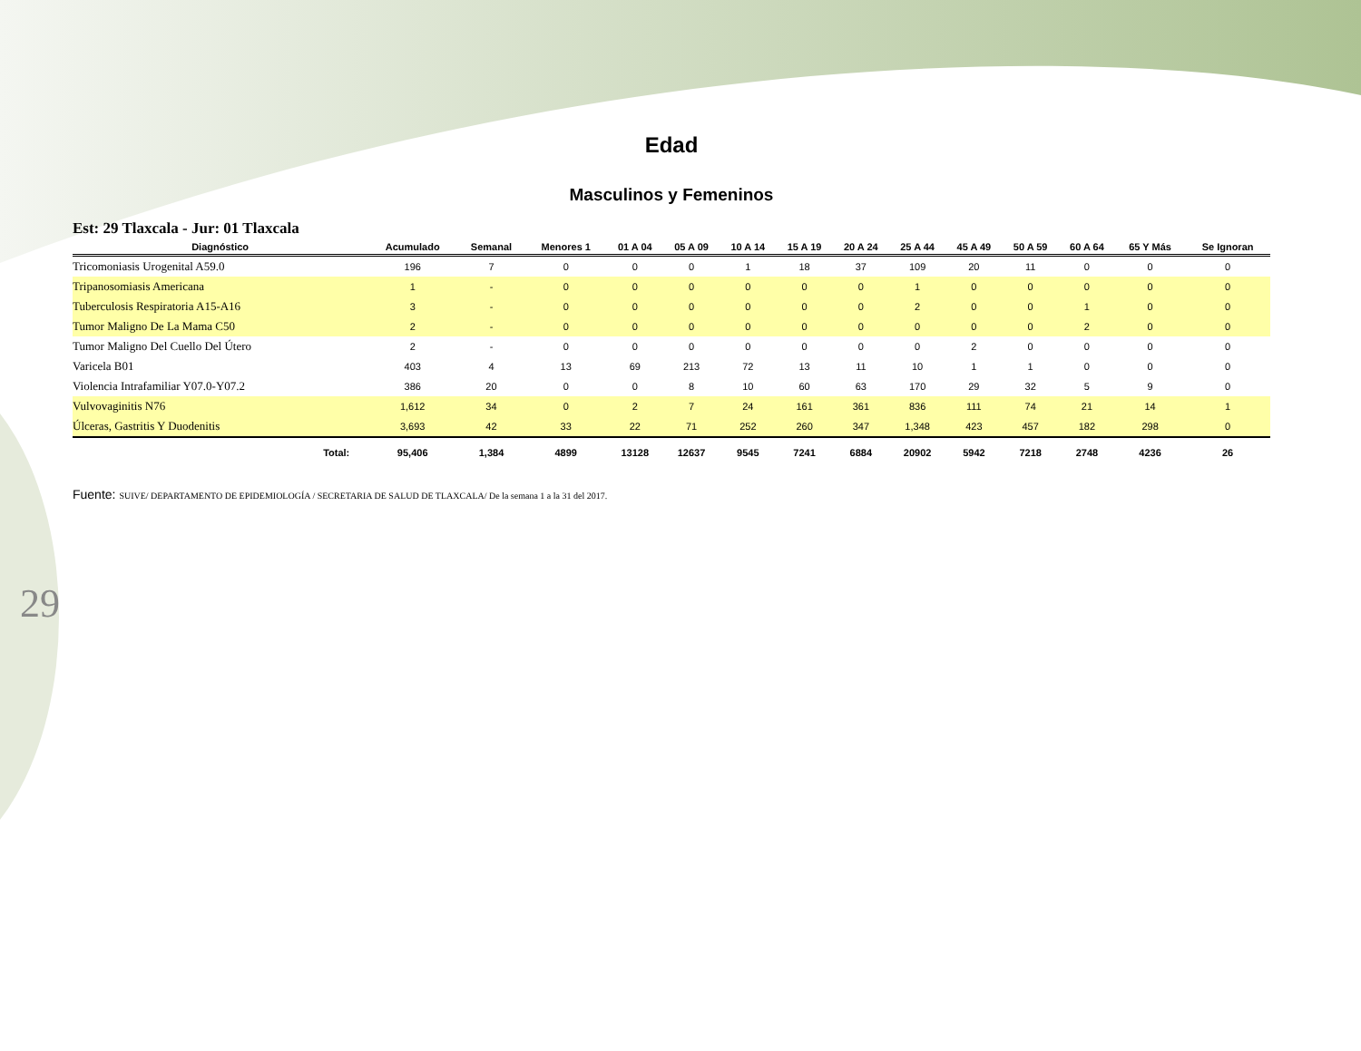29
Edad
Masculinos y Femeninos
Est: 29 Tlaxcala - Jur: 01 Tlaxcala
| Diagnóstico | Acumulado | Semanal | Menores 1 | 01 A 04 | 05 A 09 | 10 A 14 | 15 A 19 | 20 A 24 | 25 A 44 | 45 A 49 | 50 A 59 | 60 A 64 | 65 Y Más | Se Ignoran |
| --- | --- | --- | --- | --- | --- | --- | --- | --- | --- | --- | --- | --- | --- | --- |
| Tricomoniasis Urogenital A59.0 | 196 | 7 | 0 | 0 | 0 | 1 | 18 | 37 | 109 | 20 | 11 | 0 | 0 | 0 |
| Tripanosomiasis Americana | 1 | - | 0 | 0 | 0 | 0 | 0 | 0 | 1 | 0 | 0 | 0 | 0 | 0 |
| Tuberculosis Respiratoria A15-A16 | 3 | - | 0 | 0 | 0 | 0 | 0 | 0 | 2 | 0 | 0 | 1 | 0 | 0 |
| Tumor Maligno De La Mama C50 | 2 | - | 0 | 0 | 0 | 0 | 0 | 0 | 0 | 0 | 0 | 2 | 0 | 0 |
| Tumor Maligno Del Cuello Del Útero | 2 | - | 0 | 0 | 0 | 0 | 0 | 0 | 0 | 2 | 0 | 0 | 0 | 0 |
| Varicela B01 | 403 | 4 | 13 | 69 | 213 | 72 | 13 | 11 | 10 | 1 | 1 | 0 | 0 | 0 |
| Violencia Intrafamiliar Y07.0-Y07.2 | 386 | 20 | 0 | 0 | 8 | 10 | 60 | 63 | 170 | 29 | 32 | 5 | 9 | 0 |
| Vulvovaginitis N76 | 1,612 | 34 | 0 | 2 | 7 | 24 | 161 | 361 | 836 | 111 | 74 | 21 | 14 | 1 |
| Úlceras, Gastritis Y Duodenitis | 3,693 | 42 | 33 | 22 | 71 | 252 | 260 | 347 | 1,348 | 423 | 457 | 182 | 298 | 0 |
| Total: | 95,406 | 1,384 | 4899 | 13128 | 12637 | 9545 | 7241 | 6884 | 20902 | 5942 | 7218 | 2748 | 4236 | 26 |
Fuente: SUIVE/ DEPARTAMENTO DE EPIDEMIOLOGÍA / SECRETARIA DE SALUD DE TLAXCALA/ De la semana 1 a la 31 del 2017.